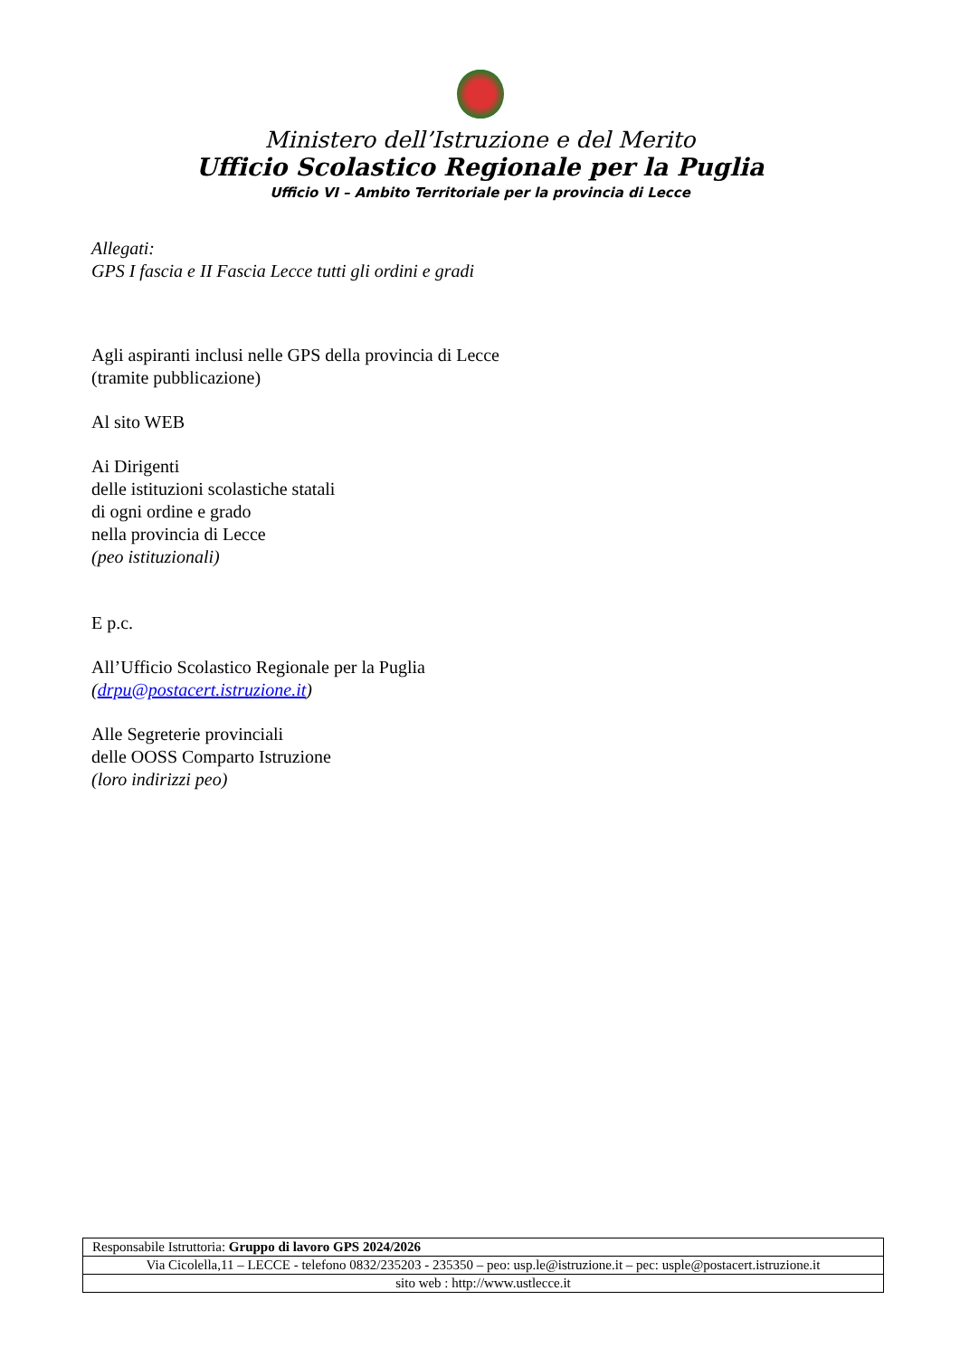Ministero dell’Istruzione e del Merito
Ufficio Scolastico Regionale per la Puglia
Ufficio VI – Ambito Territoriale per la provincia di Lecce
Allegati:
GPS I fascia e II Fascia Lecce tutti gli ordini e gradi
Agli aspiranti inclusi nelle GPS della provincia di Lecce
(tramite pubblicazione)
Al sito WEB
Ai Dirigenti
delle istituzioni scolastiche statali
di ogni ordine e grado
nella provincia di Lecce
(peo istituzionali)
E p.c.
All’Ufficio Scolastico Regionale per la Puglia
(drpu@postacert.istruzione.it)
Alle Segreterie provinciali
delle OOSS Comparto Istruzione
(loro indirizzi peo)
| Responsabile Istruttoria: Gruppo di lavoro GPS 2024/2026 |
| Via Cicolella,11 – LECCE - telefono 0832/235203 - 235350 – peo: usp.le@istruzione.it – pec: usple@postacert.istruzione.it |
| sito web : http://www.ustlecce.it |